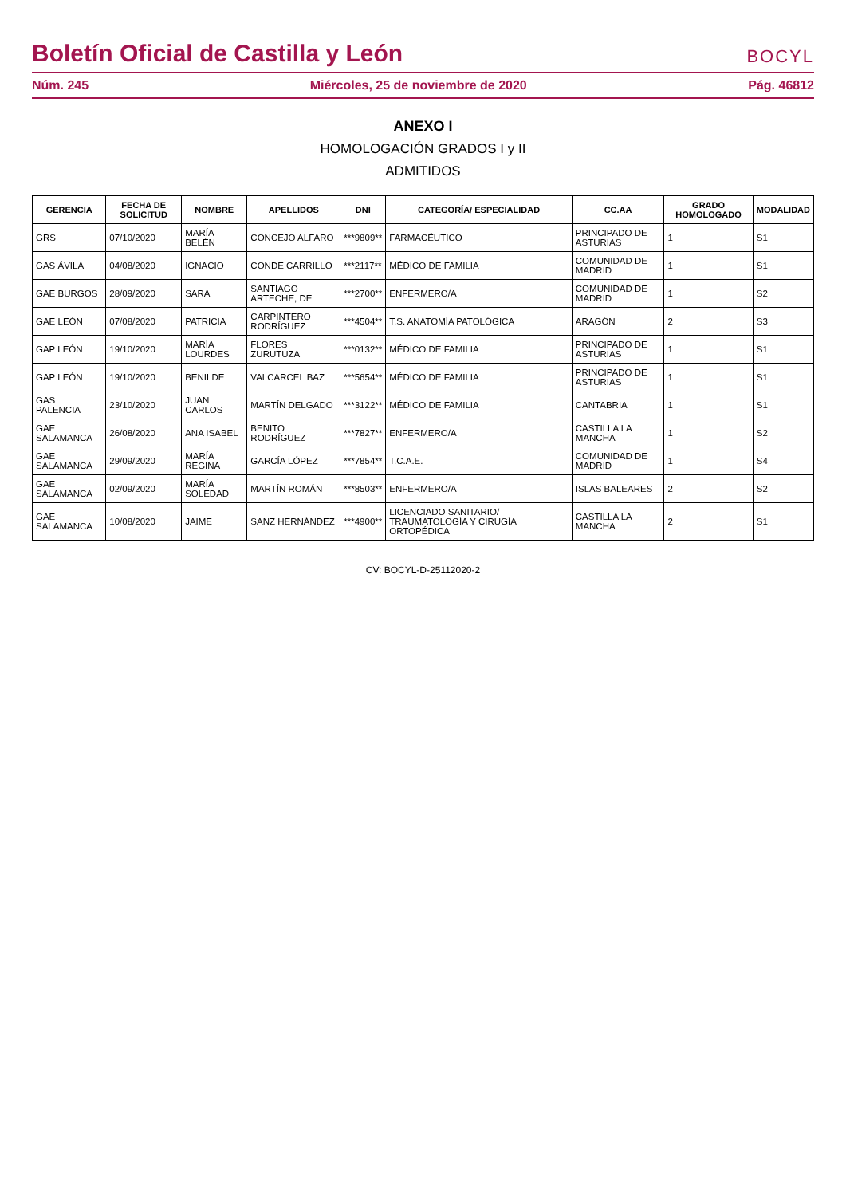Boletín Oficial de Castilla y León
BOCYL
Núm. 245 Miércoles, 25 de noviembre de 2020 Pág. 46812
ANEXO I
HOMOLOGACIÓN GRADOS I y II
ADMITIDOS
| GERENCIA | FECHA DE SOLICITUD | NOMBRE | APELLIDOS | DNI | CATEGORÍA/ ESPECIALIDAD | CC.AA | GRADO HOMOLOGADO | MODALIDAD |
| --- | --- | --- | --- | --- | --- | --- | --- | --- |
| GRS | 07/10/2020 | MARÍA BELÉN | CONCEJO ALFARO | ***9809** | FARMACÉUTICO | PRINCIPADO DE ASTURIAS | 1 | S1 |
| GAS ÁVILA | 04/08/2020 | IGNACIO | CONDE CARRILLO | ***2117** | MÉDICO DE FAMILIA | COMUNIDAD DE MADRID | 1 | S1 |
| GAE BURGOS | 28/09/2020 | SARA | SANTIAGO ARTECHE, DE | ***2700** | ENFERMERO/A | COMUNIDAD DE MADRID | 1 | S2 |
| GAE LEÓN | 07/08/2020 | PATRICIA | CARPINTERO RODRÍGUEZ | ***4504** | T.S. ANATOMÍA PATOLÓGICA | ARAGÓN | 2 | S3 |
| GAP LEÓN | 19/10/2020 | MARÍA LOURDES | FLORES ZURUTUZA | ***0132** | MÉDICO DE FAMILIA | PRINCIPADO DE ASTURIAS | 1 | S1 |
| GAP LEÓN | 19/10/2020 | BENILDE | VALCARCEL BAZ | ***5654** | MÉDICO DE FAMILIA | PRINCIPADO DE ASTURIAS | 1 | S1 |
| GAS PALENCIA | 23/10/2020 | JUAN CARLOS | MARTÍN DELGADO | ***3122** | MÉDICO DE FAMILIA | CANTABRIA | 1 | S1 |
| GAE SALAMANCA | 26/08/2020 | ANA ISABEL | BENITO RODRÍGUEZ | ***7827** | ENFERMERO/A | CASTILLA LA MANCHA | 1 | S2 |
| GAE SALAMANCA | 29/09/2020 | MARÍA REGINA | GARCÍA LÓPEZ | ***7854** | T.C.A.E. | COMUNIDAD DE MADRID | 1 | S4 |
| GAE SALAMANCA | 02/09/2020 | MARÍA SOLEDAD | MARTÍN ROMÁN | ***8503** | ENFERMERO/A | ISLAS BALEARES | 2 | S2 |
| GAE SALAMANCA | 10/08/2020 | JAIME | SANZ HERNÁNDEZ | ***4900** | LICENCIADO SANITARIO/ TRAUMATOLOGÍA Y CIRUGÍA ORTOPÉDICA | CASTILLA LA MANCHA | 2 | S1 |
CV: BOCYL-D-25112020-2